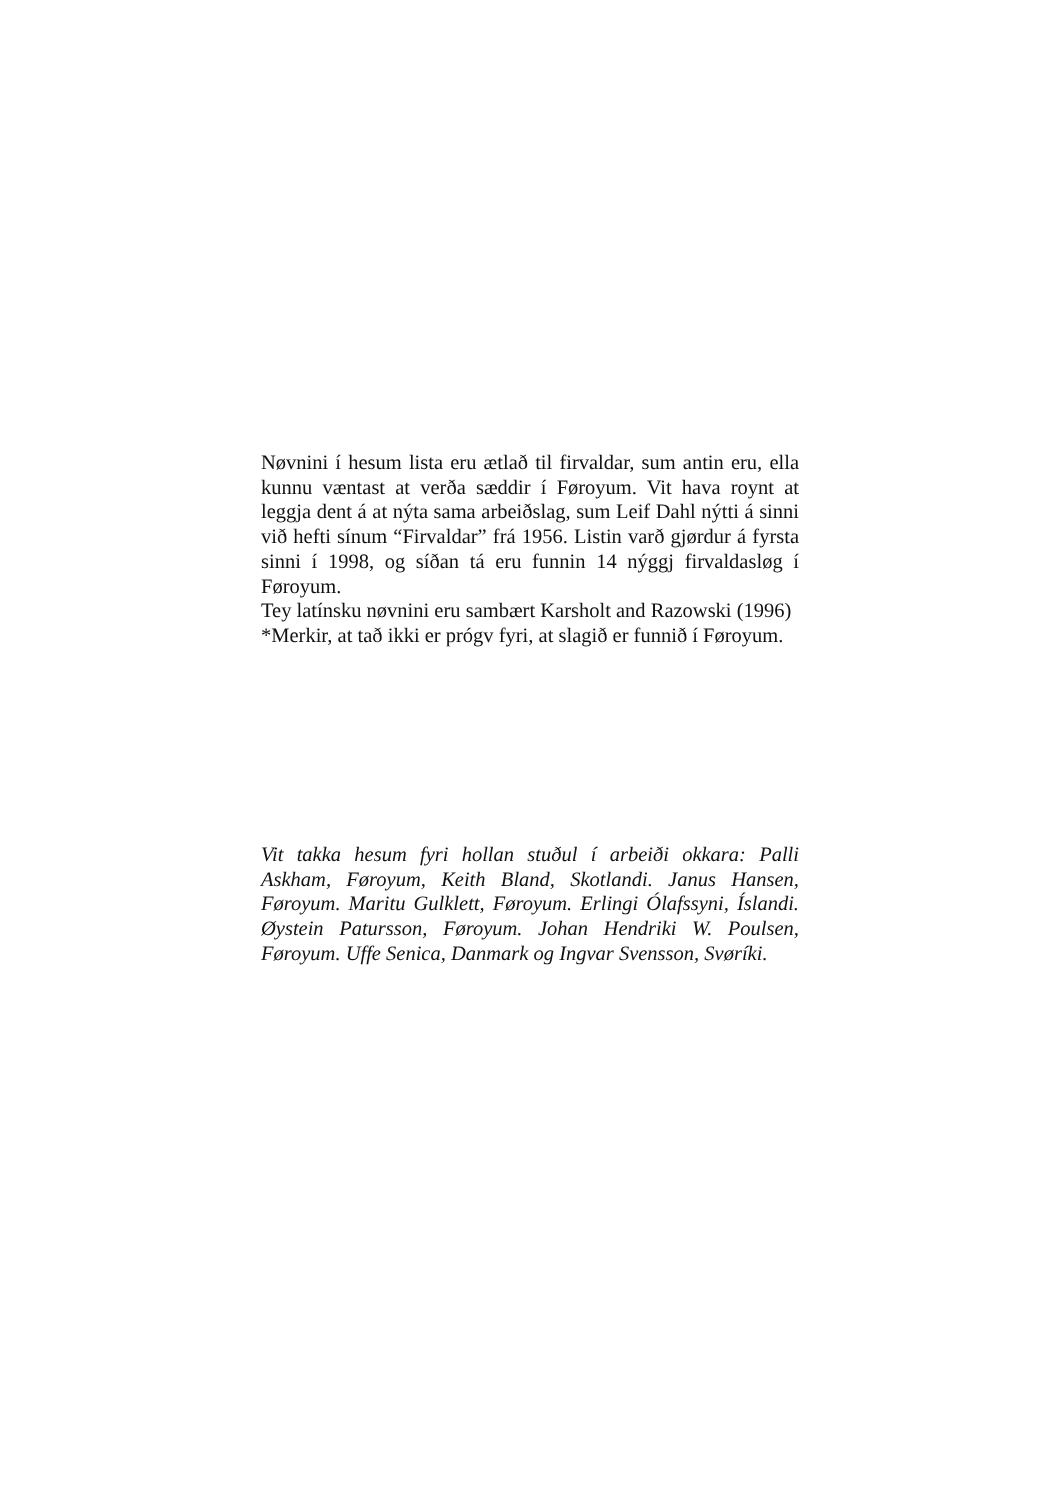Nøvnini í hesum lista eru ætlað til firvaldar, sum antin eru, ella kunnu væntast at verða sæddir í Føroyum. Vit hava roynt at leggja dent á at nýta sama arbeiðslag, sum Leif Dahl nýtti á sinni við hefti sínum “Firvaldar” frá 1956. Listin varð gjørdur á fyrsta sinni í 1998, og síðan tá eru funnin 14 nýggj firvaldasløg í Føroyum.
Tey latínsku nøvnini eru sambært Karsholt and Razowski (1996)
*Merkir, at tað ikki er prógv fyri, at slagið er funnið í Føroyum.
Vit takka hesum fyri hollan stuðul í arbeiði okkara: Palli Askham, Føroyum, Keith Bland, Skotlandi. Janus Hansen, Føroyum. Maritu Gulklett, Føroyum. Erlingi Ólafssyni, Íslandi. Øystein Patursson, Føroyum. Johan Hendriki W. Poulsen, Føroyum. Uffe Senica, Danmark og Ingvar Svensson, Svøríki.